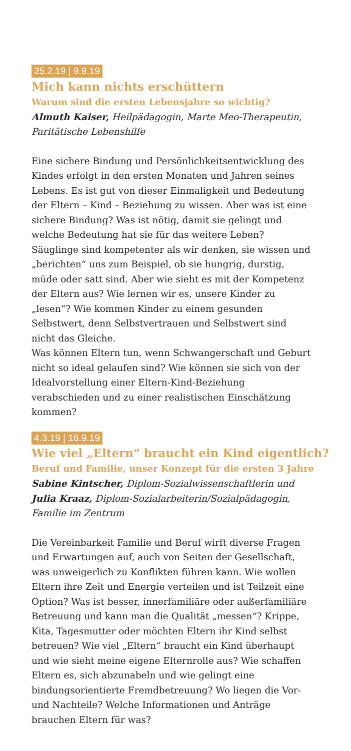25.2.19 | 9.9.19
Mich kann nichts erschüttern
Warum sind die ersten Lebensjahre so wichtig?
Almuth Kaiser, Heilpädagogin, Marte Meo-Therapeutin,
Paritätische Lebenshilfe
Eine sichere Bindung und Persönlichkeitsentwicklung des Kindes erfolgt in den ersten Monaten und Jahren seines Lebens. Es ist gut von dieser Einmaligkeit und Bedeutung der Eltern – Kind – Beziehung zu wissen. Aber was ist eine sichere Bindung? Was ist nötig, damit sie gelingt und welche Bedeutung hat sie für das weitere Leben? Säuglinge sind kompetenter als wir denken, sie wissen und „berichten“ uns zum Beispiel, ob sie hungrig, durstig, müde oder satt sind. Aber wie sieht es mit der Kompetenz der Eltern aus? Wie lernen wir es, unsere Kinder zu „lesen“? Wie kommen Kinder zu einem gesunden Selbstwert, denn Selbstvertrauen und Selbstwert sind nicht das Gleiche.
Was können Eltern tun, wenn Schwangerschaft und Geburt nicht so ideal gelaufen sind? Wie können sie sich von der Idealvorstellung einer Eltern-Kind-Beziehung verabschieden und zu einer realistischen Einschätzung kommen?
4.3.19 | 16.9.19
Wie viel „Eltern“ braucht ein Kind eigentlich?
Beruf und Familie, unser Konzept für die ersten 3 Jahre
Sabine Kintscher, Diplom-Sozialwissenschaftlerin und
Julia Kraaz, Diplom-Sozialarbeiterin/Sozialpädagogin,
Familie im Zentrum
Die Vereinbarkeit Familie und Beruf wirft diverse Fragen und Erwartungen auf, auch von Seiten der Gesellschaft, was unweigerlich zu Konflikten führen kann. Wie wollen Eltern ihre Zeit und Energie verteilen und ist Teilzeit eine Option? Was ist besser, innerfamiliäre oder außerfamiliäre Betreuung und kann man die Qualität „messen“? Krippe, Kita, Tagesmutter oder möchten Eltern ihr Kind selbst betreuen? Wie viel „Eltern“ braucht ein Kind überhaupt und wie sieht meine eigene Elternrolle aus? Wie schaffen Eltern es, sich abzunabeln und wie gelingt eine bindungsorientierte Fremdbetreuung? Wo liegen die Vor- und Nachteile? Welche Informationen und Anträge brauchen Eltern für was?